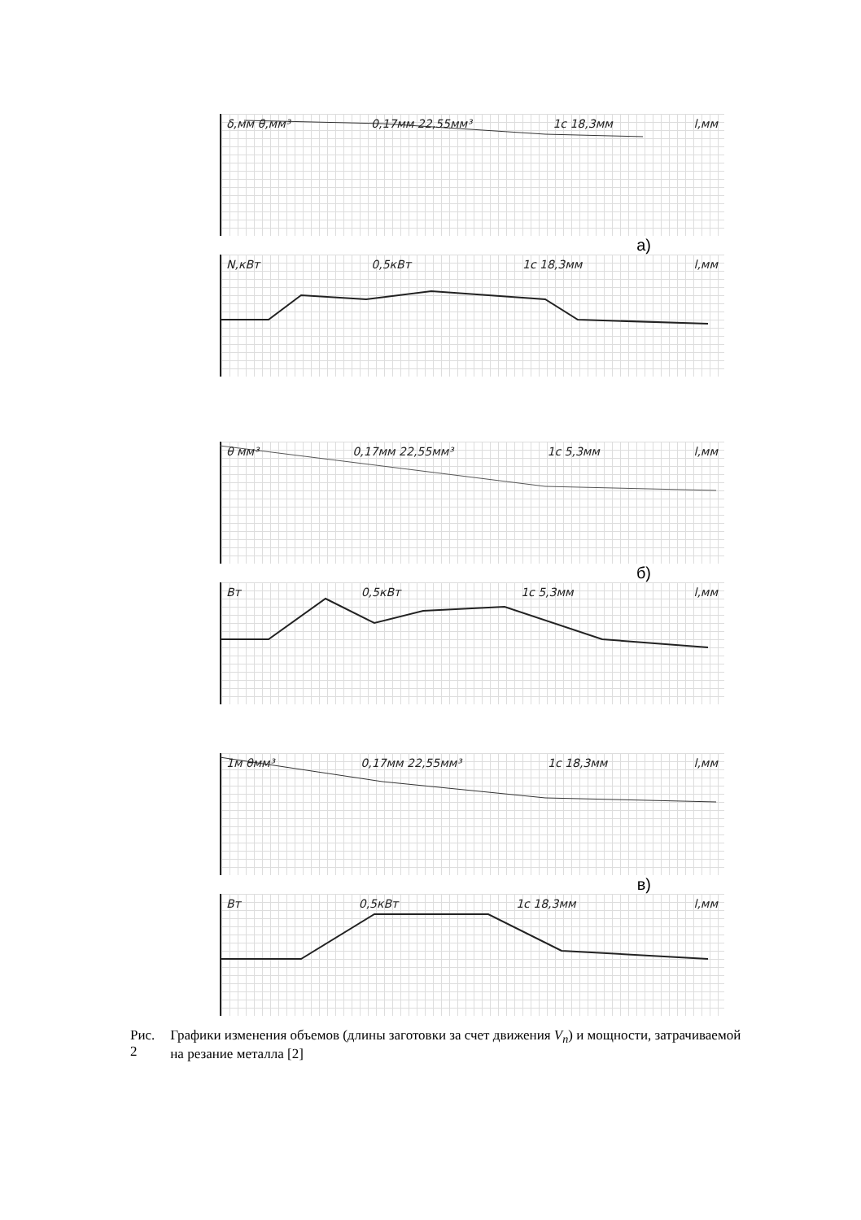δ,мм θ,мм³ 0,17мм 22,55мм³ 1c 18,3мм l,мм
а)
N,кВт 0,5кВт 1c 18,3мм l,мм
θ мм³ 0,17мм 22,55мм³ 1c 5,3мм l,мм
б)
Вт 0,5кВт 1c 5,3мм l,мм
1м θмм³ 0,17мм 22,55мм³ 1c 18,3мм l,мм
в)
Вт 0,5кВт 1c 18,3мм l,мм
Рис. 2 Графики изменения объемов (длины заготовки за счет движения V<sub>n</sub>) и мощности, затрачиваемой на резание металла [2]